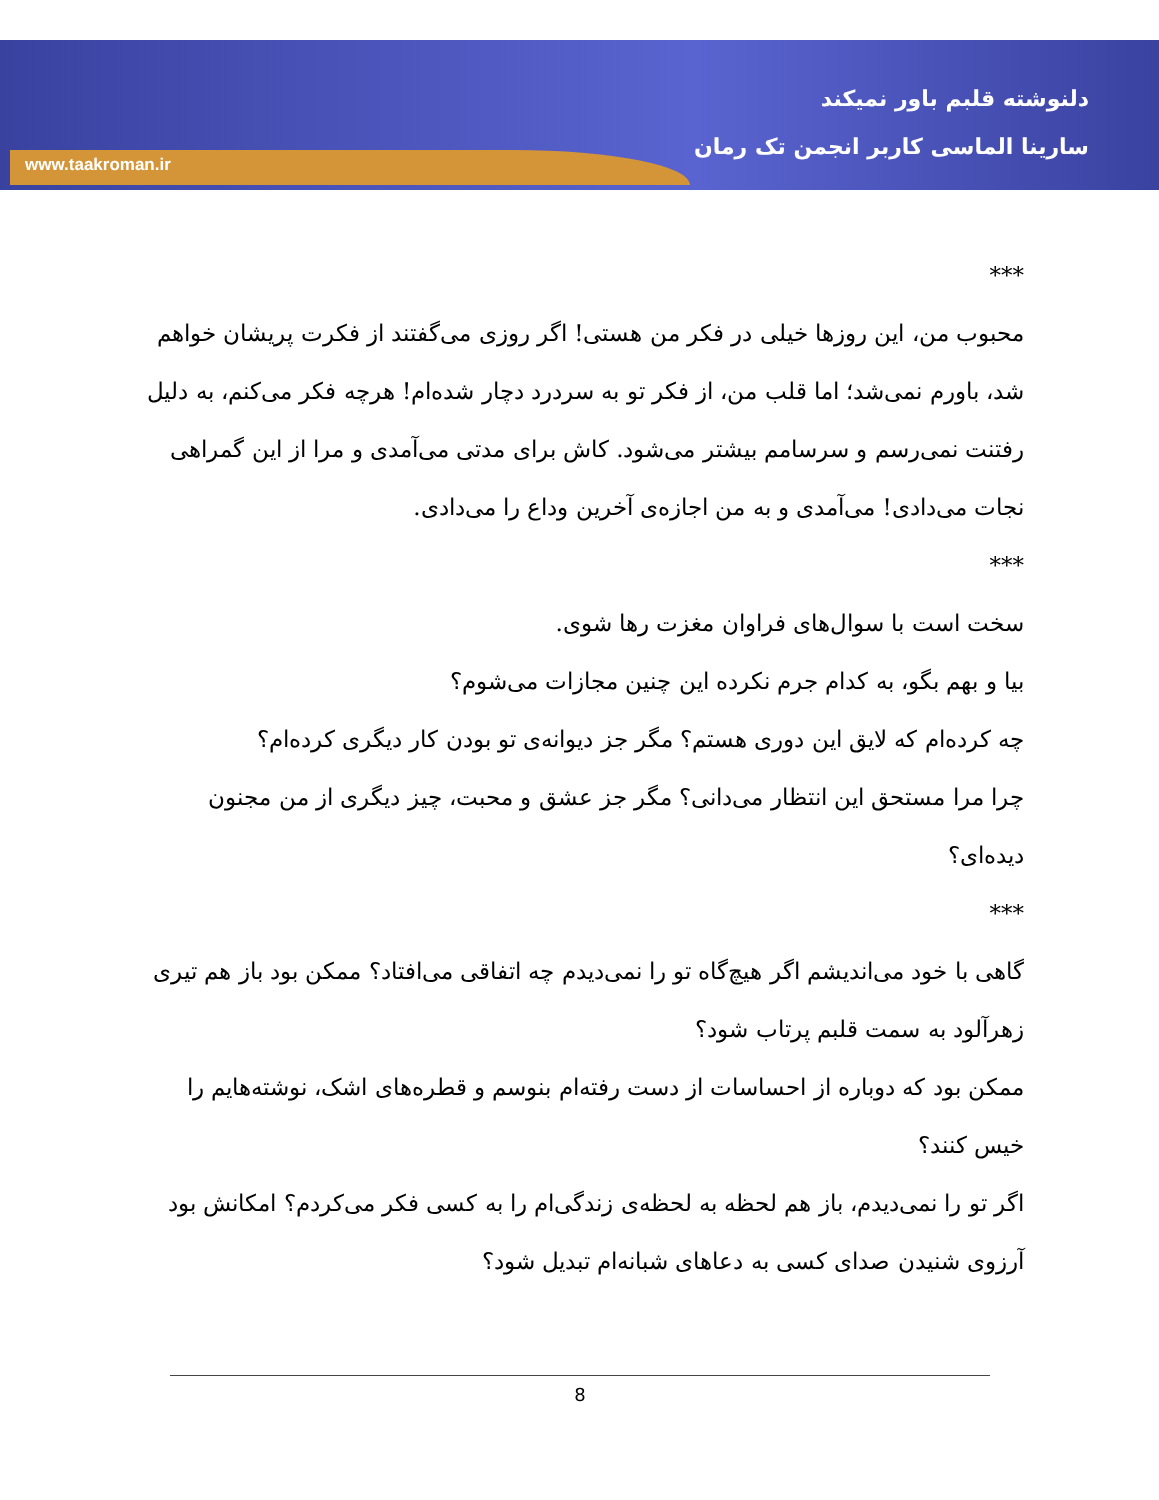دلنوشته قلبم باور نمیکند
سارینا الماسی کاربر انجمن تک رمان
www.taakroman.ir
***
محبوب من، این روزها خیلی در فکر من هستی! اگر روزی می‌گفتند از فکرت پریشان خواهم شد، باورم نمی‌شد؛ اما قلب من، از فکر تو به سردرد دچار شده‌ام! هرچه فکر می‌کنم، به دلیل رفتنت نمی‌رسم و سرسامم بیشتر می‌شود. کاش برای مدتی می‌آمدی و مرا از این گمراهی نجات می‌دادی! می‌آمدی و به من اجازه‌ی آخرین وداع را می‌دادی.
***
سخت است با سوال‌های فراوان مغزت رها شوی.
بیا و بهم بگو، به کدام جرم نکرده این چنین مجازات می‌شوم؟
چه کرده‌ام که لایق این دوری هستم؟ مگر جز دیوانه‌ی تو بودن کار دیگری کرده‌ام؟
چرا مرا مستحق این انتظار می‌دانی؟ مگر جز عشق و محبت، چیز دیگری از من مجنون دیده‌ای؟
***
گاهی با خود می‌اندیشم اگر هیچ‌گاه تو را نمی‌دیدم چه اتفاقی می‌افتاد؟ ممکن بود باز هم تیری زهرآلود به سمت قلبم پرتاب شود؟
ممکن بود که دوباره از احساسات از دست رفته‌ام بنوسم و قطره‌های اشک، نوشته‌هایم را خیس کنند؟
اگر تو را نمی‌دیدم، باز هم لحظه به لحظه‌ی زندگی‌ام را به کسی فکر می‌کردم؟ امکانش بود آرزوی شنیدن صدای کسی به دعاهای شبانه‌ام تبدیل شود؟
8